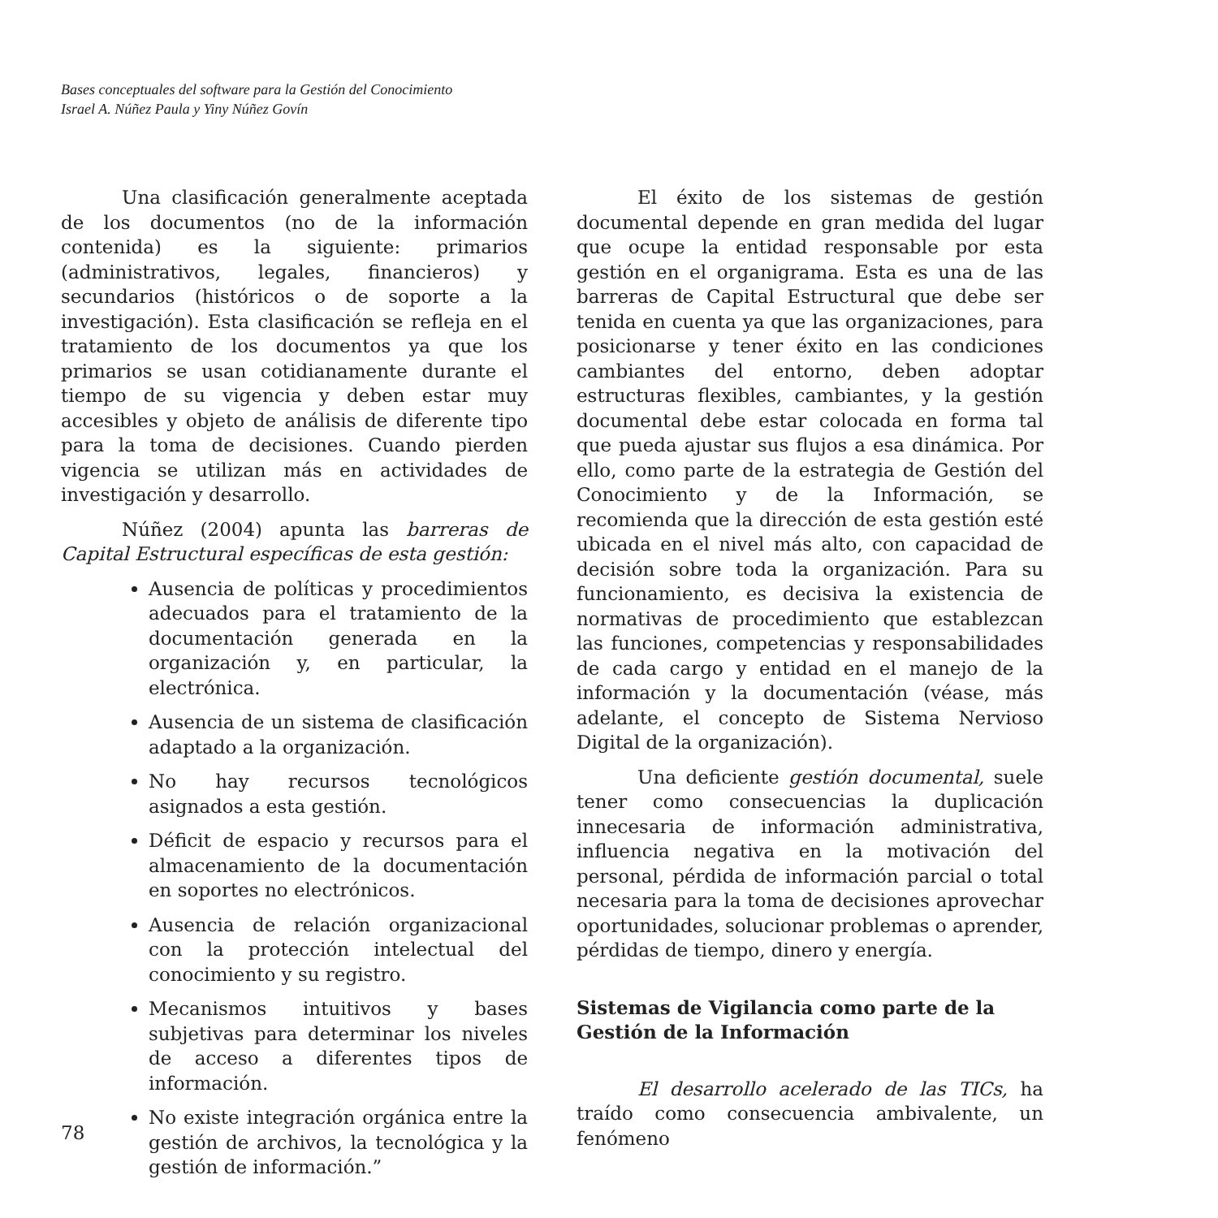Bases conceptuales del software para la Gestión del Conocimiento
Israel A. Núñez Paula y Yiny Núñez Govín
Una clasificación generalmente aceptada de los documentos (no de la información contenida) es la siguiente: primarios (administrativos, legales, financieros) y secundarios (históricos o de soporte a la investigación). Esta clasificación se refleja en el tratamiento de los documentos ya que los primarios se usan cotidianamente durante el tiempo de su vigencia y deben estar muy accesibles y objeto de análisis de diferente tipo para la toma de decisiones. Cuando pierden vigencia se utilizan más en actividades de investigación y desarrollo.
Núñez (2004) apunta las barreras de Capital Estructural específicas de esta gestión:
Ausencia de políticas y procedimientos adecuados para el tratamiento de la documentación generada en la organización y, en particular, la electrónica.
Ausencia de un sistema de clasificación adaptado a la organización.
No hay recursos tecnológicos asignados a esta gestión.
Déficit de espacio y recursos para el almacenamiento de la documentación en soportes no electrónicos.
Ausencia de relación organizacional con la protección intelectual del conocimiento y su registro.
Mecanismos intuitivos y bases subjetivas para determinar los niveles de acceso a diferentes tipos de información.
No existe integración orgánica entre la gestión de archivos, la tecnológica y la gestión de información.”
El éxito de los sistemas de gestión documental depende en gran medida del lugar que ocupe la entidad responsable por esta gestión en el organigrama. Esta es una de las barreras de Capital Estructural que debe ser tenida en cuenta ya que las organizaciones, para posicionarse y tener éxito en las condiciones cambiantes del entorno, deben adoptar estructuras flexibles, cambiantes, y la gestión documental debe estar colocada en forma tal que pueda ajustar sus flujos a esa dinámica. Por ello, como parte de la estrategia de Gestión del Conocimiento y de la Información, se recomienda que la dirección de esta gestión esté ubicada en el nivel más alto, con capacidad de decisión sobre toda la organización. Para su funcionamiento, es decisiva la existencia de normativas de procedimiento que establezcan las funciones, competencias y responsabilidades de cada cargo y entidad en el manejo de la información y la documentación (véase, más adelante, el concepto de Sistema Nervioso Digital de la organización).
Una deficiente gestión documental, suele tener como consecuencias la duplicación innecesaria de información administrativa, influencia negativa en la motivación del personal, pérdida de información parcial o total necesaria para la toma de decisiones aprovechar oportunidades, solucionar problemas o aprender, pérdidas de tiempo, dinero y energía.
Sistemas de Vigilancia como parte de la Gestión de la Información
El desarrollo acelerado de las TICs, ha traído como consecuencia ambivalente, un fenómeno
78